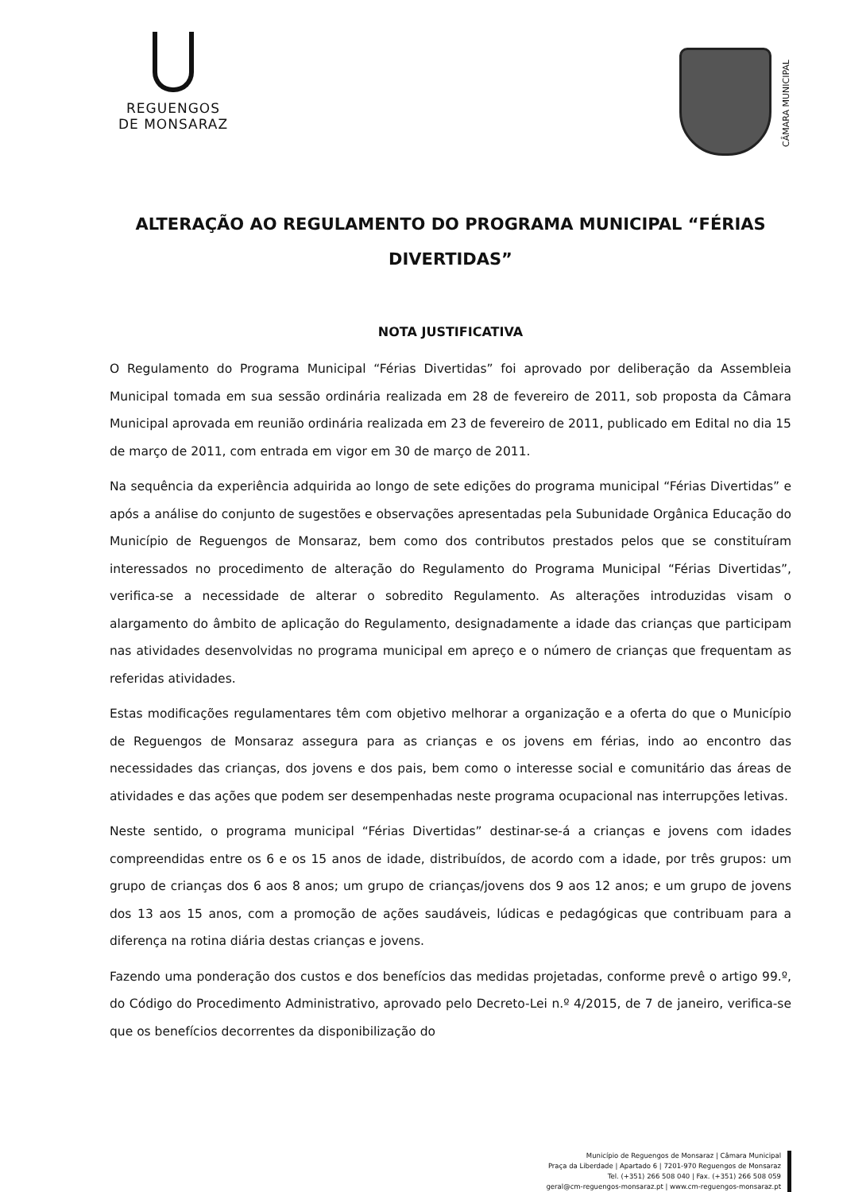REGUENGOS
DE MONSARAZ
CÂMARA MUNICIPAL
ALTERAÇÃO AO REGULAMENTO DO PROGRAMA MUNICIPAL “FÉRIAS DIVERTIDAS”
NOTA JUSTIFICATIVA
O Regulamento do Programa Municipal “Férias Divertidas” foi aprovado por deliberação da Assembleia Municipal tomada em sua sessão ordinária realizada em 28 de fevereiro de 2011, sob proposta da Câmara Municipal aprovada em reunião ordinária realizada em 23 de fevereiro de 2011, publicado em Edital no dia 15 de março de 2011, com entrada em vigor em 30 de março de 2011.
Na sequência da experiência adquirida ao longo de sete edições do programa municipal “Férias Divertidas” e após a análise do conjunto de sugestões e observações apresentadas pela Subunidade Orgânica Educação do Município de Reguengos de Monsaraz, bem como dos contributos prestados pelos que se constituíram interessados no procedimento de alteração do Regulamento do Programa Municipal “Férias Divertidas”, verifica-se a necessidade de alterar o sobredito Regulamento. As alterações introduzidas visam o alargamento do âmbito de aplicação do Regulamento, designadamente a idade das crianças que participam nas atividades desenvolvidas no programa municipal em apreço e o número de crianças que frequentam as referidas atividades.
Estas modificações regulamentares têm com objetivo melhorar a organização e a oferta do que o Município de Reguengos de Monsaraz assegura para as crianças e os jovens em férias, indo ao encontro das necessidades das crianças, dos jovens e dos pais, bem como o interesse social e comunitário das áreas de atividades e das ações que podem ser desempenhadas neste programa ocupacional nas interrupções letivas.
Neste sentido, o programa municipal “Férias Divertidas” destinar-se-á a crianças e jovens com idades compreendidas entre os 6 e os 15 anos de idade, distribuídos, de acordo com a idade, por três grupos: um grupo de crianças dos 6 aos 8 anos; um grupo de crianças/jovens dos 9 aos 12 anos; e um grupo de jovens dos 13 aos 15 anos, com a promoção de ações saudáveis, lúdicas e pedagógicas que contribuam para a diferença na rotina diária destas crianças e jovens.
Fazendo uma ponderação dos custos e dos benefícios das medidas projetadas, conforme prevê o artigo 99.º, do Código do Procedimento Administrativo, aprovado pelo Decreto-Lei n.º 4/2015, de 7 de janeiro, verifica-se que os benefícios decorrentes da disponibilização do
Município de Reguengos de Monsaraz | Câmara Municipal
Praça da Liberdade | Apartado 6 | 7201-970 Reguengos de Monsaraz
Tel. (+351) 266 508 040 | Fax. (+351) 266 508 059
geral@cm-reguengos-monsaraz.pt | www.cm-reguengos-monsaraz.pt